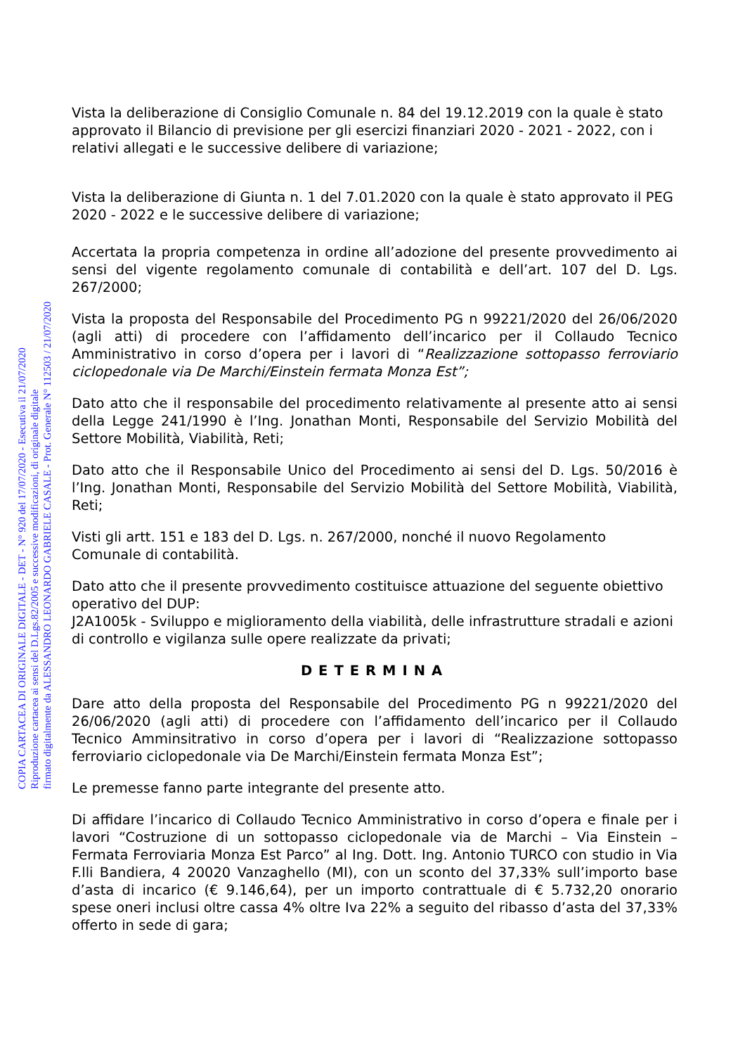COPIA CARTACEA DI ORIGINALE DIGITALE - DET - N° 920 del 17/07/2020 - Esecutiva il 21/07/2020
Riproduzione cartacea ai sensi del D.Lgs.82/2005 e successive modificazioni, di originale digitale
firmato digitalmente da ALESSANDRO LEONARDO GABRIELE CASALE - Prot. Generale N° 112503 / 21/07/2020
Vista la deliberazione di Consiglio Comunale n. 84 del 19.12.2019 con la quale è stato approvato il Bilancio di previsione per gli esercizi finanziari 2020 - 2021 - 2022, con i relativi allegati e le successive delibere di variazione;
Vista la deliberazione di Giunta n. 1 del 7.01.2020 con la quale è stato approvato il PEG 2020 - 2022 e le successive delibere di variazione;
Accertata la propria competenza in ordine all’adozione del presente provvedimento ai sensi del vigente regolamento comunale di contabilità e dell’art. 107 del D. Lgs. 267/2000;
Vista la proposta del Responsabile del Procedimento PG n 99221/2020 del 26/06/2020 (agli atti) di procedere con l’affidamento dell’incarico per il Collaudo Tecnico Amministrativo in corso d’opera per i lavori di “Realizzazione sottopasso ferroviario ciclopedonale via De Marchi/Einstein fermata Monza Est”;
Dato atto che il responsabile del procedimento relativamente al presente atto ai sensi della Legge 241/1990 è l’Ing. Jonathan Monti, Responsabile del Servizio Mobilità del Settore Mobilità, Viabilità, Reti;
Dato atto che il Responsabile Unico del Procedimento ai sensi del D. Lgs. 50/2016 è l’Ing. Jonathan Monti, Responsabile del Servizio Mobilità del Settore Mobilità, Viabilità, Reti;
Visti gli artt. 151 e 183 del D. Lgs. n. 267/2000, nonché il nuovo Regolamento Comunale di contabilità.
Dato atto che il presente provvedimento costituisce attuazione del seguente obiettivo operativo del DUP:
J2A1005k - Sviluppo e miglioramento della viabilità, delle infrastrutture stradali e azioni di controllo e vigilanza sulle opere realizzate da privati;
DETERMINA
Dare atto della proposta del Responsabile del Procedimento PG n 99221/2020 del 26/06/2020 (agli atti) di procedere con l’affidamento dell’incarico per il Collaudo Tecnico Amminsitrativo in corso d’opera per i lavori di “Realizzazione sottopasso ferroviario ciclopedonale via De Marchi/Einstein fermata Monza Est”;
Le premesse fanno parte integrante del presente atto.
Di affidare l’incarico di Collaudo Tecnico Amministrativo in corso d’opera e finale per i lavori “Costruzione di un sottopasso ciclopedonale via de Marchi – Via Einstein – Fermata Ferroviaria Monza Est Parco” al Ing. Dott. Ing. Antonio TURCO con studio in Via F.lli Bandiera, 4 20020 Vanzaghello (MI), con un sconto del 37,33% sull’importo base d’asta di incarico (€ 9.146,64), per un importo contrattuale di € 5.732,20 onorario spese oneri inclusi oltre cassa 4% oltre Iva 22% a seguito del ribasso d’asta del 37,33% offerto in sede di gara;